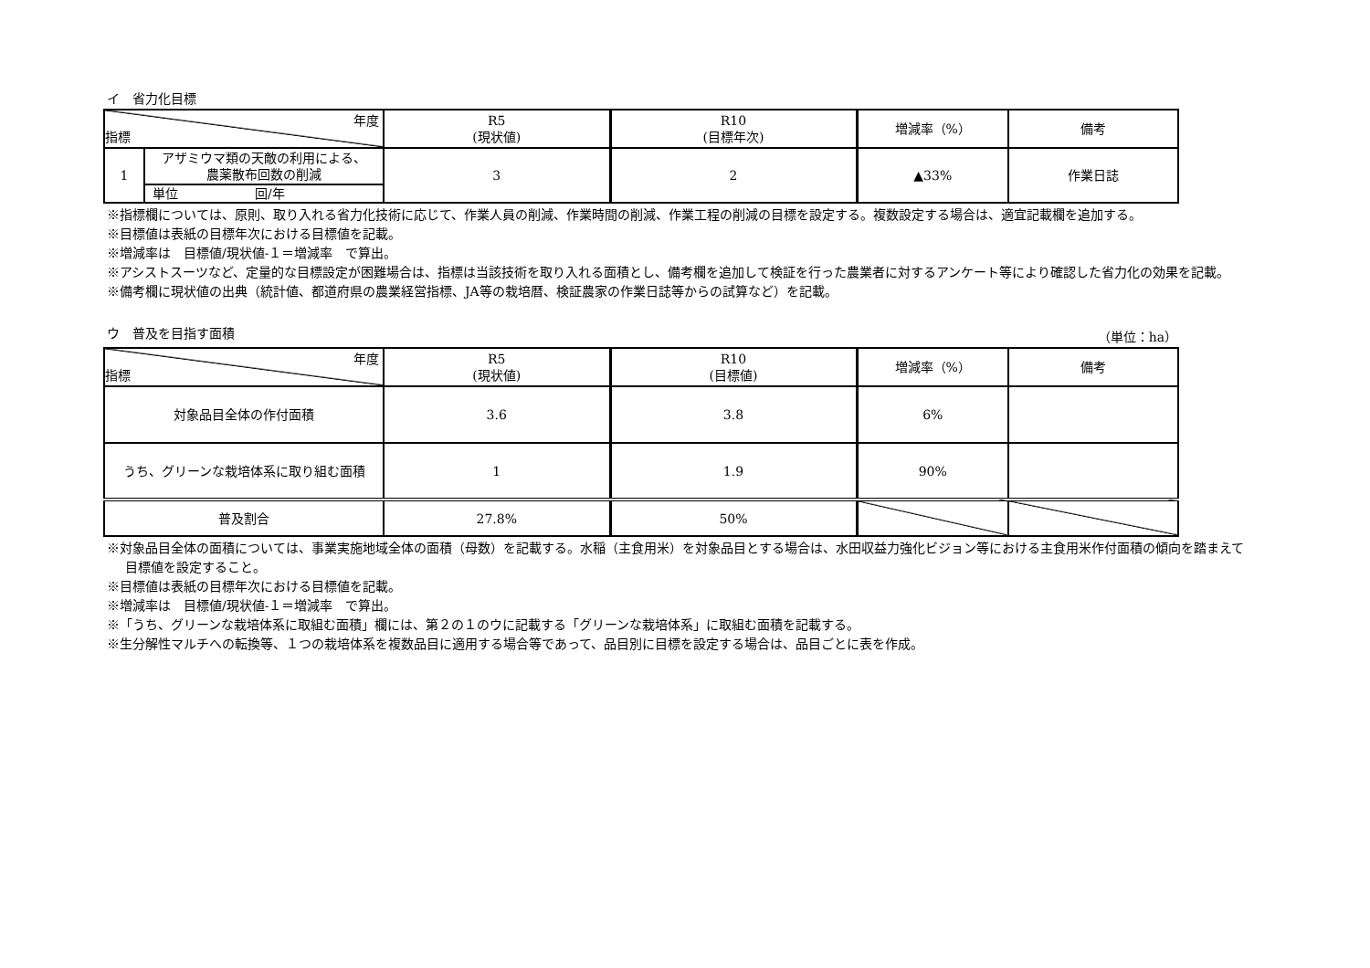イ　省力化目標
| 年度 指標 | | R5 (現状値) | R10 (目標年次) | 増減率（%） | 備考 |
| --- | --- | --- | --- | --- | --- |
| 1 | アザミウマ類の天敵の利用による、 農薬散布回数の削減 | 3 | 2 | ▲33% | 作業日誌 |
| | 単位 回/年 | | | | |
※指標欄については、原則、取り入れる省力化技術に応じて、作業人員の削減、作業時間の削減、作業工程の削減の目標を設定する。複数設定する場合は、適宜記載欄を追加する。
※目標値は表紙の目標年次における目標値を記載。
※増減率は　目標値/現状値-１＝増減率　で算出。
※アシストスーツなど、定量的な目標設定が困難場合は、指標は当該技術を取り入れる面積とし、備考欄を追加して検証を行った農業者に対するアンケート等により確認した省力化の効果を記載。
※備考欄に現状値の出典（統計値、都道府県の農業経営指標、JA等の栽培暦、検証農家の作業日誌等からの試算など）を記載。
ウ　普及を目指す面積 （単位：ha）
| 年度 指標 | R5 (現状値) | R10 (目標値) | 増減率（%） | 備考 |
| --- | --- | --- | --- | --- |
| 対象品目全体の作付面積 | 3.6 | 3.8 | 6% | |
| うち、グリーンな栽培体系に取り組む面積 | 1 | 1.9 | 90% | |
| 普及割合 | 27.8% | 50% | | |
※対象品目全体の面積については、事業実施地域全体の面積（母数）を記載する。水稲（主食用米）を対象品目とする場合は、水田収益力強化ビジョン等における主食用米作付面積の傾向を踏まえて目標値を設定すること。
※目標値は表紙の目標年次における目標値を記載。
※増減率は　目標値/現状値-１＝増減率　で算出。
※「うち、グリーンな栽培体系に取組む面積」欄には、第２の１のウに記載する「グリーンな栽培体系」に取組む面積を記載する。
※生分解性マルチへの転換等、１つの栽培体系を複数品目に適用する場合等であって、品目別に目標を設定する場合は、品目ごとに表を作成。